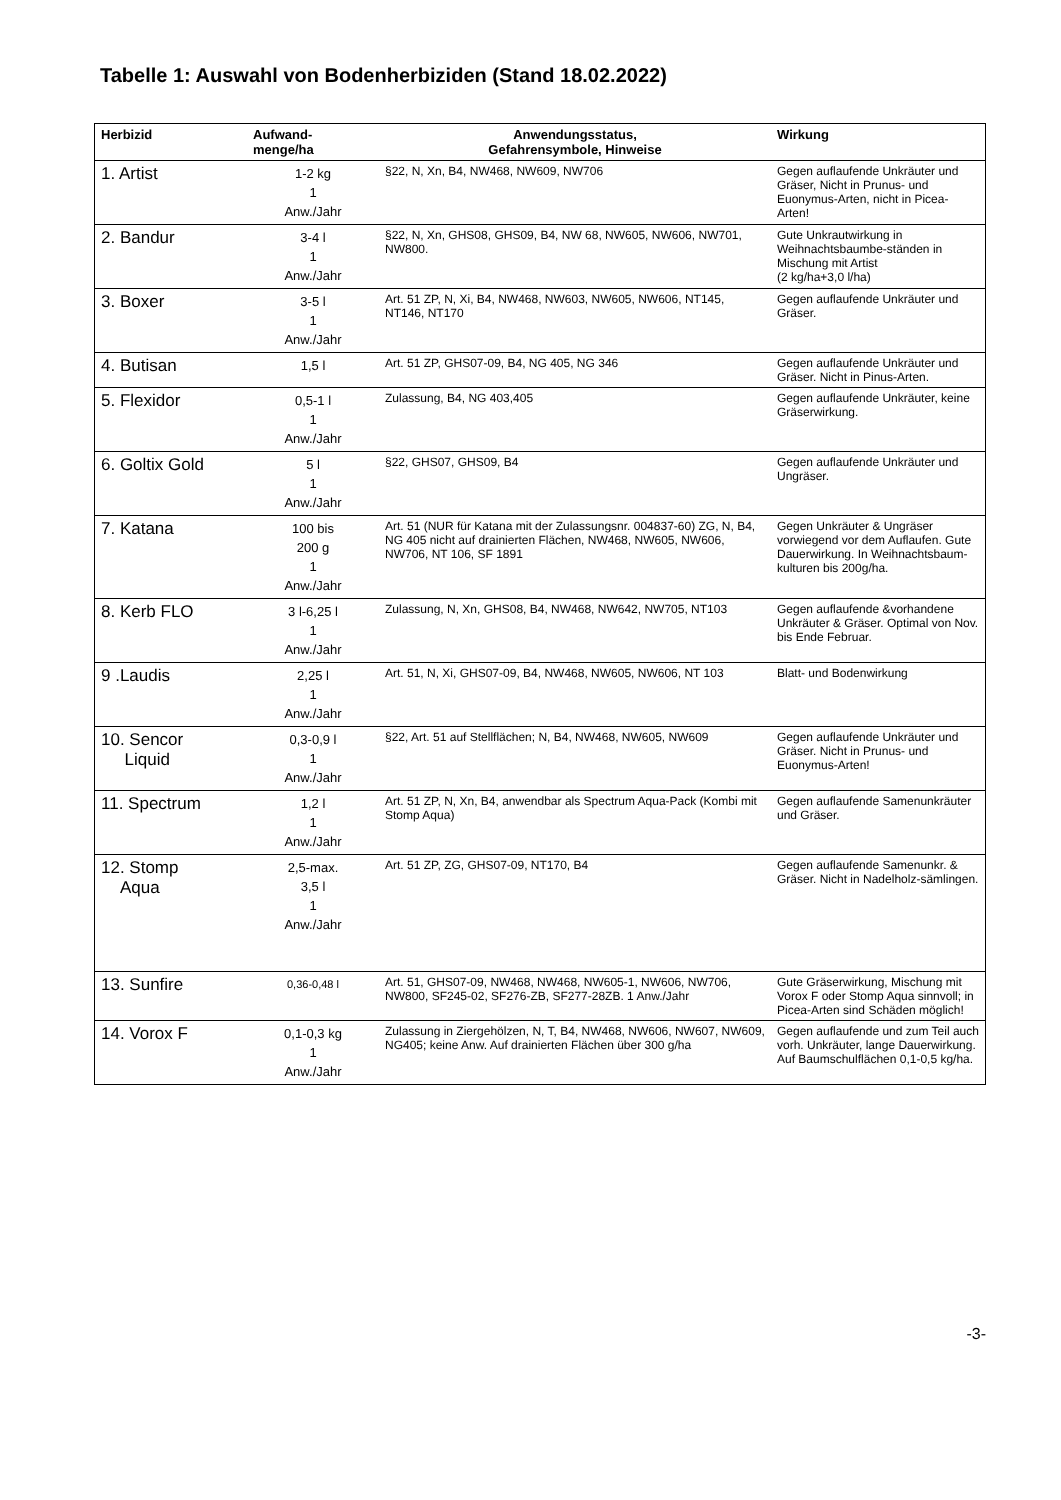Tabelle 1: Auswahl von Bodenherbiziden (Stand 18.02.2022)
| Herbizid | Aufwand- menge/ha | Anwendungsstatus, Gefahrensymbole, Hinweise | Wirkung |
| --- | --- | --- | --- |
| 1. Artist | 1-2 kg 1 Anw./Jahr | §22, N, Xn, B4, NW468, NW609, NW706 | Gegen auflaufende Unkräuter und Gräser, Nicht in Prunus- und Euonymus-Arten, nicht in Picea-Arten! |
| 2. Bandur | 3-4 l 1 Anw./Jahr | §22, N, Xn, GHS08, GHS09, B4, NW 68, NW605, NW606, NW701, NW800. | Gute Unkrautwirkung in Weihnachtsbaumbe-ständen in Mischung mit Artist (2 kg/ha+3,0 l/ha) |
| 3. Boxer | 3-5 l 1 Anw./Jahr | Art. 51 ZP, N, Xi, B4, NW468, NW603, NW605, NW606, NT145, NT146, NT170 | Gegen auflaufende Unkräuter und Gräser. |
| 4. Butisan | 1,5 l | Art. 51 ZP, GHS07-09, B4, NG 405, NG 346 | Gegen auflaufende Unkräuter und Gräser. Nicht in Pinus-Arten. |
| 5. Flexidor | 0,5-1 l 1 Anw./Jahr | Zulassung, B4, NG 403,405 | Gegen auflaufende Unkräuter, keine Gräserwirkung. |
| 6. Goltix Gold | 5 l 1 Anw./Jahr | §22, GHS07, GHS09, B4 | Gegen auflaufende Unkräuter und Ungräser. |
| 7. Katana | 100 bis 200 g 1 Anw./Jahr | Art. 51 (NUR für Katana mit der Zulassungsnr. 004837-60) ZG, N, B4, NG 405 nicht auf drainierten Flächen, NW468, NW605, NW606, NW706, NT 106, SF 1891 | Gegen Unkräuter & Ungräser vorwiegend vor dem Auflaufen. Gute Dauerwirkung. In Weihnachtsbaum-kulturen bis 200g/ha. |
| 8. Kerb FLO | 3 l-6,25 l 1 Anw./Jahr | Zulassung, N, Xn, GHS08, B4, NW468, NW642, NW705, NT103 | Gegen auflaufende &vorhandene Unkräuter & Gräser. Optimal von Nov. bis Ende Februar. |
| 9 .Laudis | 2,25 l 1 Anw./Jahr | Art. 51, N, Xi, GHS07-09, B4, NW468, NW605, NW606, NT 103 | Blatt- und Bodenwirkung |
| 10. Sencor Liquid | 0,3-0,9 l 1 Anw./Jahr | §22, Art. 51 auf Stellflächen; N, B4, NW468, NW605, NW609 | Gegen auflaufende Unkräuter und Gräser. Nicht in Prunus- und Euonymus-Arten! |
| 11. Spectrum | 1,2 l 1 Anw./Jahr | Art. 51 ZP, N, Xn, B4, anwendbar als Spectrum Aqua-Pack (Kombi mit Stomp Aqua) | Gegen auflaufende Samenunkräuter und Gräser. |
| 12. Stomp Aqua | 2,5-max. 3,5 l 1 Anw./Jahr | Art. 51 ZP, ZG, GHS07-09, NT170, B4 | Gegen auflaufende Samenunkr. & Gräser. Nicht in Nadelholz-sämlingen. |
| 13. Sunfire | 0,36-0,48 l | Art. 51, GHS07-09, NW468, NW468, NW605-1, NW606, NW706, NW800, SF245-02, SF276-ZB, SF277-28ZB. 1 Anw./Jahr | Gute Gräserwirkung, Mischung mit Vorox F oder Stomp Aqua sinnvoll; in Picea-Arten sind Schäden möglich! |
| 14. Vorox F | 0,1-0,3 kg 1 Anw./Jahr | Zulassung in Ziergehölzen, N, T, B4, NW468, NW606, NW607, NW609, NG405; keine Anw. Auf drainierten Flächen über 300 g/ha | Gegen auflaufende und zum Teil auch vorh. Unkräuter, lange Dauerwirkung. Auf Baumschulflächen 0,1-0,5 kg/ha. |
-3-